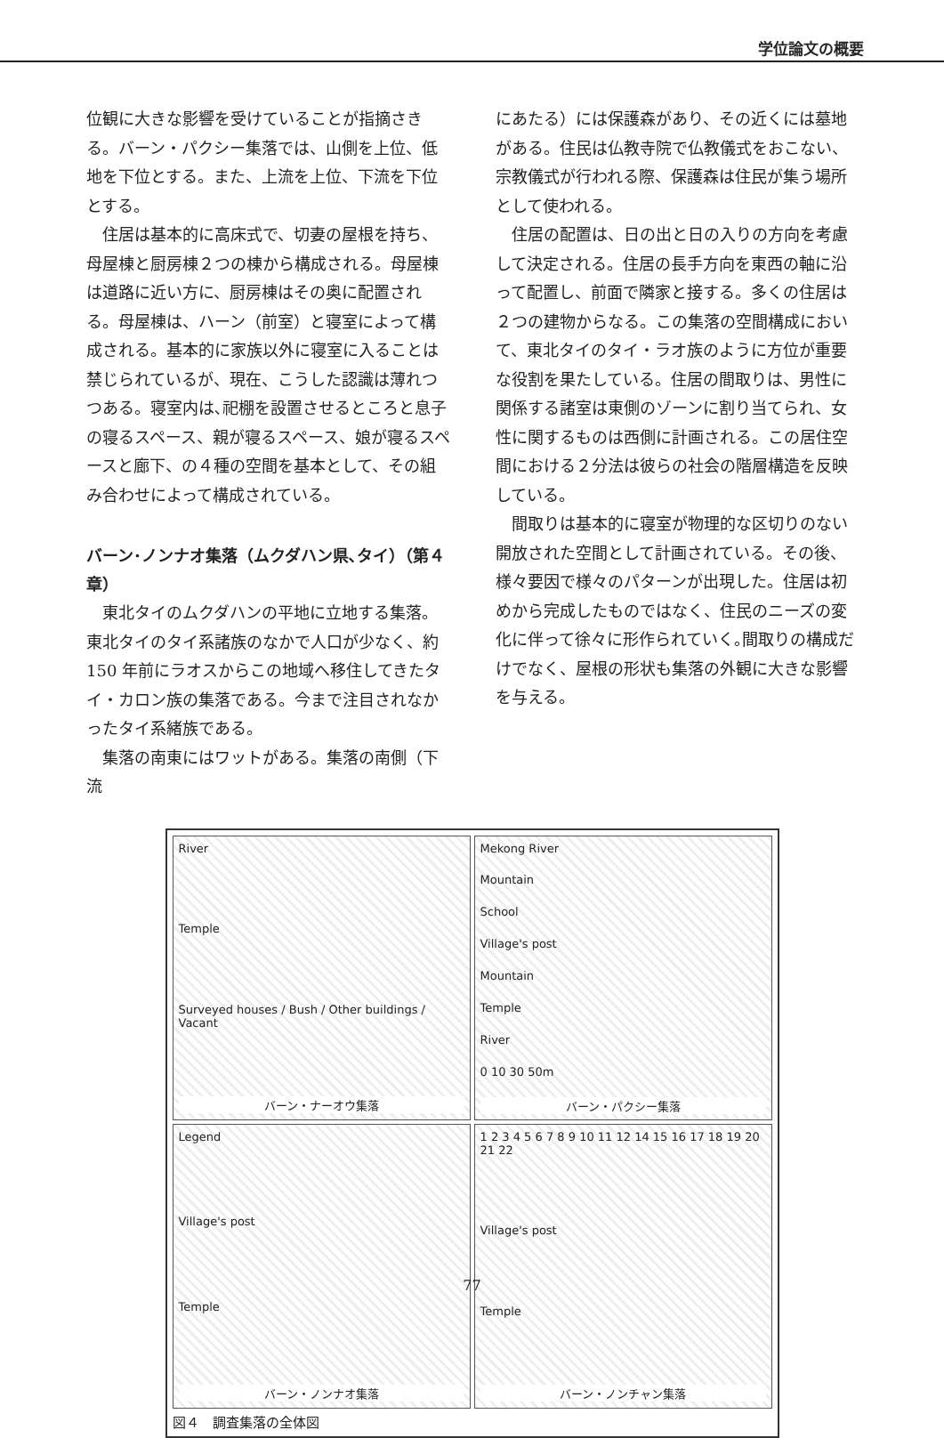学位論文の概要
位観に大きな影響を受けていることが指摘さきる。バーン・パクシー集落では、山側を上位、低地を下位とする。また、上流を上位、下流を下位とする。
住居は基本的に高床式で、切妻の屋根を持ち、母屋棟と厨房棟２つの棟から構成される。母屋棟は道路に近い方に、厨房棟はその奥に配置される。母屋棟は、ハーン（前室）と寝室によって構成される。基本的に家族以外に寝室に入ることは禁じられているが、現在、こうした認識は薄れつつある。寝室内は､祀棚を設置させるところと息子の寝るスペース、親が寝るスペース、娘が寝るスペースと廊下、の４種の空間を基本として、その組み合わせによって構成されている。
バーン･ノンナオ集落（ムクダハン県､タイ）（第４章）
東北タイのムクダハンの平地に立地する集落。東北タイのタイ系諸族のなかで人口が少なく、約 150 年前にラオスからこの地域へ移住してきたタイ・カロン族の集落である。今まで注目されなかったタイ系緒族である。
集落の南東にはワットがある。集落の南側（下流
にあたる）には保護森があり、その近くには墓地がある。住民は仏教寺院で仏教儀式をおこない、宗教儀式が行われる際、保護森は住民が集う場所として使われる。
住居の配置は、日の出と日の入りの方向を考慮して決定される。住居の長手方向を東西の軸に沿って配置し、前面で隣家と接する。多くの住居は２つの建物からなる。この集落の空間構成において、東北タイのタイ・ラオ族のように方位が重要な役割を果たしている。住居の間取りは、男性に関係する諸室は東側のゾーンに割り当てられ、女性に関するものは西側に計画される。この居住空間における２分法は彼らの社会の階層構造を反映している。
間取りは基本的に寝室が物理的な区切りのない開放された空間として計画されている。その後、様々要因で様々のパターンが出現した。住居は初めから完成したものではなく、住民のニーズの変化に伴って徐々に形作られていく｡間取りの構成だけでなく、屋根の形状も集落の外観に大きな影響を与える。
River
Temple
Surveyed houses / Bush / Other buildings / Vacant
バーン・ナーオウ集落
Mekong River
Mountain
School
Village's post
Mountain
Temple
River
0 10 30 50m
バーン・パクシー集落
Legend
Village's post
Temple
バーン・ノンナオ集落
1 2 3 4 5 6 7 8 9 10 11 12 14 15 16 17 18 19 20 21 22
Village's post
Temple
バーン・ノンチャン集落
図４　調査集落の全体図
77